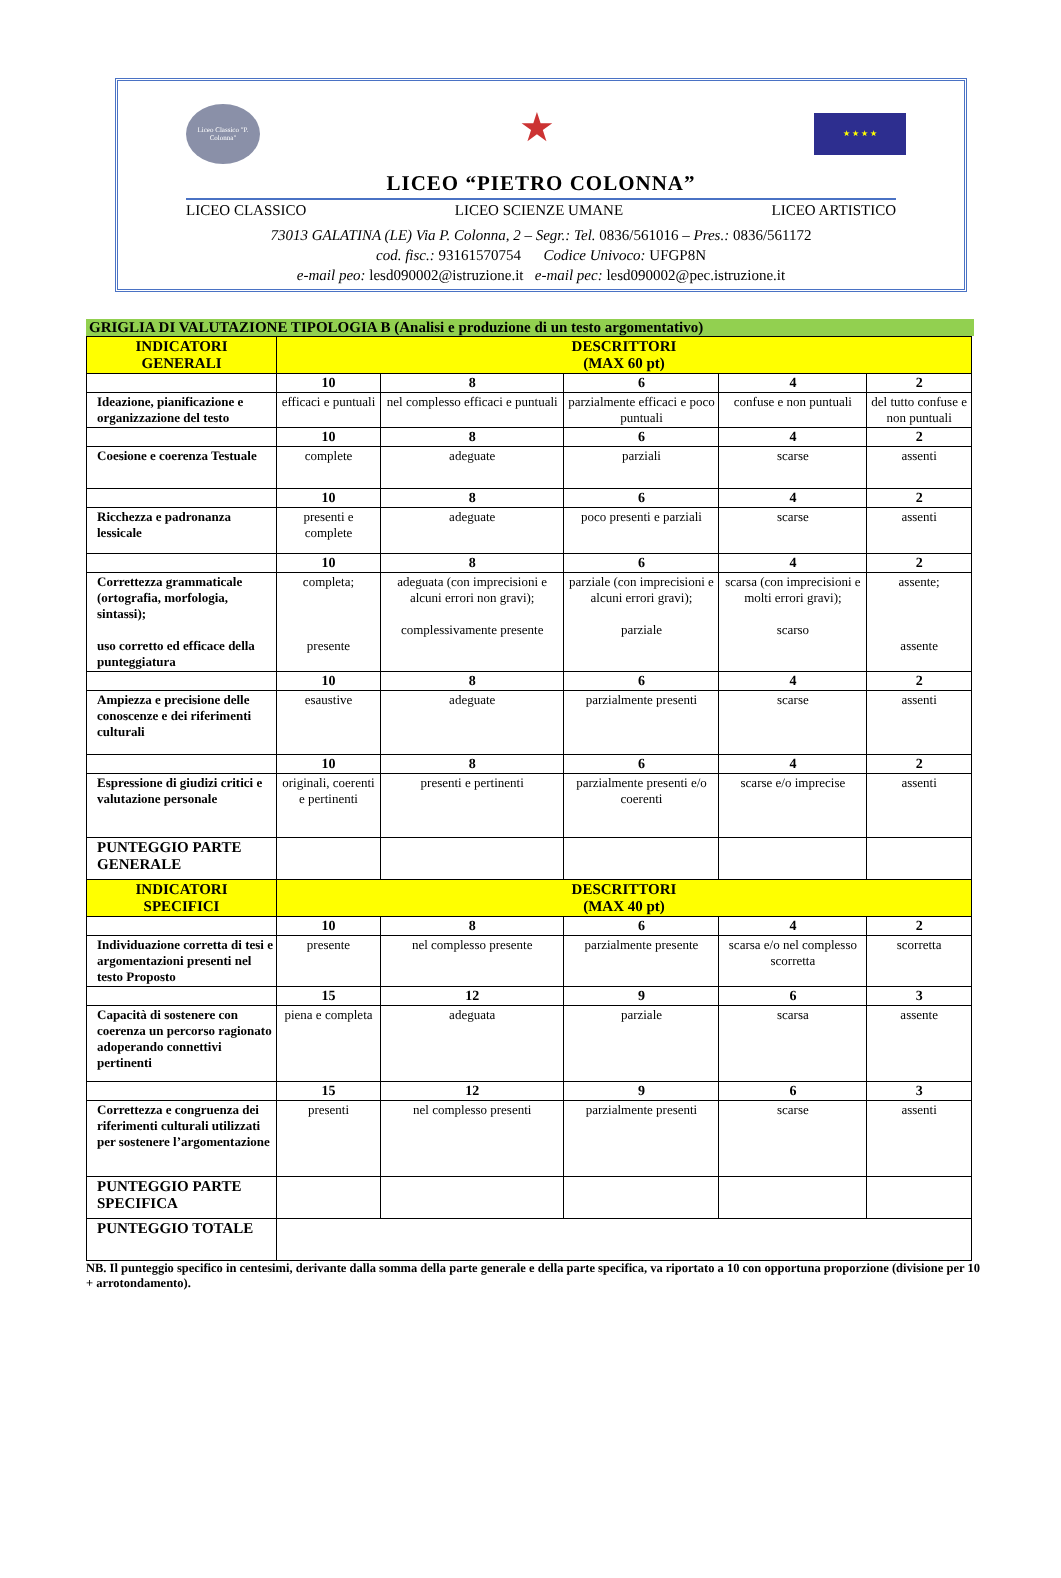Liceo Classico "P. Colonna"
★
★ ★ ★ ★
LICEO “PIETRO COLONNA”
LICEO CLASSICO LICEO SCIENZE UMANE LICEO ARTISTICO
73013 GALATINA (LE) Via P. Colonna, 2 – Segr.: Tel. 0836/561016 – Pres.: 0836/561172
cod. fisc.: 93161570754 Codice Univoco: UFGP8N
e-mail peo: lesd090002@istruzione.it e-mail pec: lesd090002@pec.istruzione.it
GRIGLIA DI VALUTAZIONE TIPOLOGIA B (Analisi e produzione di un testo argomentativo)
| INDICATORI GENERALI | DESCRITTORI (MAX 60 pt) | | | | |
| --- | --- | --- | --- | --- | --- |
| | 10 | 8 | 6 | 4 | 2 |
| Ideazione, pianificazione e organizzazione del testo | efficaci e puntuali | nel complesso efficaci e puntuali | parzialmente efficaci e poco puntuali | confuse e non puntuali | del tutto confuse e non puntuali |
| | 10 | 8 | 6 | 4 | 2 |
| Coesione e coerenza Testuale | complete | adeguate | parziali | scarse | assenti |
| | 10 | 8 | 6 | 4 | 2 |
| Ricchezza e padronanza lessicale | presenti e complete | adeguate | poco presenti e parziali | scarse | assenti |
| | 10 | 8 | 6 | 4 | 2 |
| Correttezza grammaticale (ortografia, morfologia, sintassi); uso corretto ed efficace della punteggiatura | completa; presente | adeguata (con imprecisioni e alcuni errori non gravi); complessivamente presente | parziale (con imprecisioni e alcuni errori gravi); parziale | scarsa (con imprecisioni e molti errori gravi); scarso | assente; assente |
| | 10 | 8 | 6 | 4 | 2 |
| Ampiezza e precisione delle conoscenze e dei riferimenti culturali | esaustive | adeguate | parzialmente presenti | scarse | assenti |
| | 10 | 8 | 6 | 4 | 2 |
| Espressione di giudizi critici e valutazione personale | originali, coerenti e pertinenti | presenti e pertinenti | parzialmente presenti e/o coerenti | scarse e/o imprecise | assenti |
| PUNTEGGIO PARTE GENERALE | | | | | |
| INDICATORI SPECIFICI | DESCRITTORI (MAX 40 pt) | | | | |
| | 10 | 8 | 6 | 4 | 2 |
| Individuazione corretta di tesi e argomentazioni presenti nel testo Proposto | presente | nel complesso presente | parzialmente presente | scarsa e/o nel complesso scorretta | scorretta |
| | 15 | 12 | 9 | 6 | 3 |
| Capacità di sostenere con coerenza un percorso ragionato adoperando connettivi pertinenti | piena e completa | adeguata | parziale | scarsa | assente |
| | 15 | 12 | 9 | 6 | 3 |
| Correttezza e congruenza dei riferimenti culturali utilizzati per sostenere l’argomentazione | presenti | nel complesso presenti | parzialmente presenti | scarse | assenti |
| PUNTEGGIO PARTE SPECIFICA | | | | | |
| PUNTEGGIO TOTALE | | | | | |
NB. Il punteggio specifico in centesimi, derivante dalla somma della parte generale e della parte specifica, va riportato a 10 con opportuna proporzione (divisione per 10 + arrotondamento).